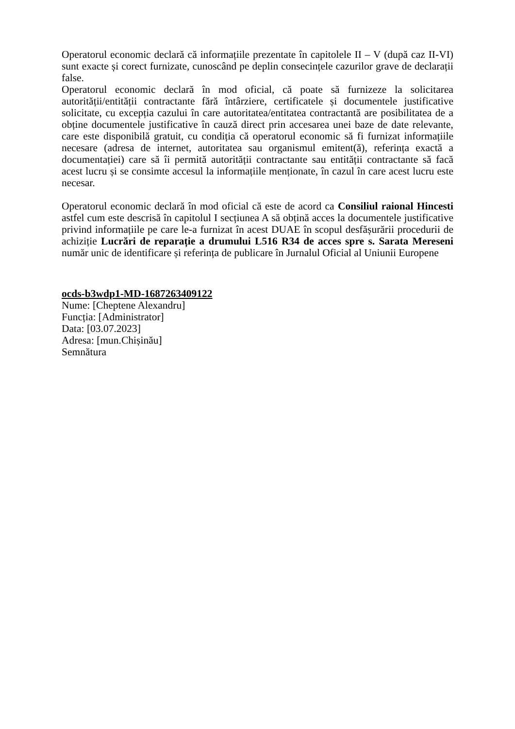Operatorul economic declară că informațiile prezentate în capitolele II – V (după caz II-VI) sunt exacte și corect furnizate, cunoscând pe deplin consecințele cazurilor grave de declarații false.
Operatorul economic declară în mod oficial, că poate să furnizeze la solicitarea autorității/entității contractante fără întârziere, certificatele și documentele justificative solicitate, cu excepția cazului în care autoritatea/entitatea contractantă are posibilitatea de a obține documentele justificative în cauză direct prin accesarea unei baze de date relevante, care este disponibilă gratuit, cu condiția că operatorul economic să fi furnizat informațiile necesare (adresa de internet, autoritatea sau organismul emitent(ă), referința exactă a documentației) care să îi permită autorității contractante sau entității contractante să facă acest lucru și se consimte accesul la informațiile menționate, în cazul în care acest lucru este necesar.
Operatorul economic declară în mod oficial că este de acord ca Consiliul raional Hincesti astfel cum este descrisă în capitolul I secțiunea A să obțină acces la documentele justificative privind informațiile pe care le-a furnizat în acest DUAE în scopul desfășurării procedurii de achiziție Lucrări de reparație a drumului L516 R34 de acces spre s. Sarata Mereseni număr unic de identificare și referința de publicare în Jurnalul Oficial al Uniunii Europene
ocds-b3wdp1-MD-1687263409122
Nume: [Cheptene Alexandru]
Funcția: [Administrator]
Data: [03.07.2023]
Adresa: [mun.Chișinău]
Semnătura